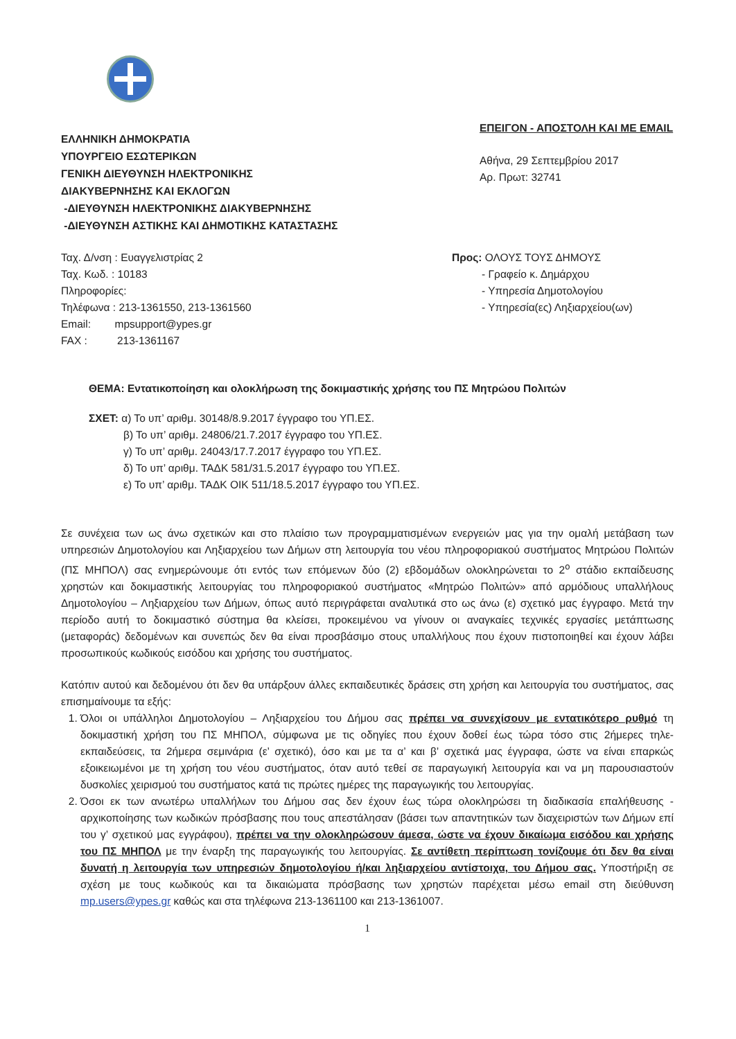ΕΛΛΗΝΙΚΗ ΔΗΜΟΚΡΑΤΙΑ
ΥΠΟΥΡΓΕΙΟ ΕΣΩΤΕΡΙΚΩΝ
ΓΕΝΙΚΗ ΔΙΕΥΘΥΝΣΗ ΗΛΕΚΤΡΟΝΙΚΗΣ
ΔΙΑΚΥΒΕΡΝΗΣΗΣ ΚΑΙ ΕΚΛΟΓΩΝ
-ΔΙΕΥΘΥΝΣΗ ΗΛΕΚΤΡΟΝΙΚΗΣ ΔΙΑΚΥΒΕΡΝΗΣΗΣ
-ΔΙΕΥΘΥΝΣΗ ΑΣΤΙΚΗΣ ΚΑΙ ΔΗΜΟΤΙΚΗΣ ΚΑΤΑΣΤΑΣΗΣ
ΕΠΕΙΓΟΝ - ΑΠΟΣΤΟΛΗ ΚΑΙ ΜΕ EMAIL
Αθήνα, 29 Σεπτεμβρίου 2017
Αρ. Πρωτ: 32741
Ταχ. Δ/νση : Ευαγγελιστρίας 2
Ταχ. Κωδ. : 10183
Πληροφορίες:
Τηλέφωνα : 213-1361550, 213-1361560
Email: mpsupport@ypes.gr
FAX : 213-1361167
Προς: ΟΛΟΥΣ ΤΟΥΣ ΔΗΜΟΥΣ
- Γραφείο κ. Δημάρχου
- Υπηρεσία Δημοτολογίου
- Υπηρεσία(ες) Ληξιαρχείου(ων)
ΘΕΜΑ: Εντατικοποίηση και ολοκλήρωση της δοκιμαστικής χρήσης του ΠΣ Μητρώου Πολιτών
ΣΧΕΤ: α) Το υπ’ αριθμ. 30148/8.9.2017 έγγραφο του ΥΠ.ΕΣ.
β) Το υπ’ αριθμ. 24806/21.7.2017 έγγραφο του ΥΠ.ΕΣ.
γ) Το υπ’ αριθμ. 24043/17.7.2017 έγγραφο του ΥΠ.ΕΣ.
δ) Το υπ’ αριθμ. ΤΑΔΚ 581/31.5.2017 έγγραφο του ΥΠ.ΕΣ.
ε) Το υπ’ αριθμ. ΤΑΔΚ ΟΙΚ 511/18.5.2017 έγγραφο του ΥΠ.ΕΣ.
Σε συνέχεια των ως άνω σχετικών και στο πλαίσιο των προγραμματισμένων ενεργειών μας για την ομαλή μετάβαση των υπηρεσιών Δημοτολογίου και Ληξιαρχείου των Δήμων στη λειτουργία του νέου πληροφοριακού συστήματος Μητρώου Πολιτών (ΠΣ ΜΗΠΟΛ) σας ενημερώνουμε ότι εντός των επόμενων δύο (2) εβδομάδων ολοκληρώνεται το 2<sup>ο</sup> στάδιο εκπαίδευσης χρηστών και δοκιμαστικής λειτουργίας του πληροφοριακού συστήματος «Μητρώο Πολιτών» από αρμόδιους υπαλλήλους Δημοτολογίου – Ληξιαρχείου των Δήμων, όπως αυτό περιγράφεται αναλυτικά στο ως άνω (ε) σχετικό μας έγγραφο. Μετά την περίοδο αυτή το δοκιμαστικό σύστημα θα κλείσει, προκειμένου να γίνουν οι αναγκαίες τεχνικές εργασίες μετάπτωσης (μεταφοράς) δεδομένων και συνεπώς δεν θα είναι προσβάσιμο στους υπαλλήλους που έχουν πιστοποιηθεί και έχουν λάβει προσωπικούς κωδικούς εισόδου και χρήσης του συστήματος.
Κατόπιν αυτού και δεδομένου ότι δεν θα υπάρξουν άλλες εκπαιδευτικές δράσεις στη χρήση και λειτουργία του συστήματος, σας επισημαίνουμε τα εξής:
1. Όλοι οι υπάλληλοι Δημοτολογίου – Ληξιαρχείου του Δήμου σας πρέπει να συνεχίσουν με εντατικότερο ρυθμό τη δοκιμαστική χρήση του ΠΣ ΜΗΠΟΛ, σύμφωνα με τις οδηγίες που έχουν δοθεί έως τώρα τόσο στις 2ήμερες τηλε-εκπαιδεύσεις, τα 2ήμερα σεμινάρια (ε’ σχετικό), όσο και με τα α’ και β’ σχετικά μας έγγραφα, ώστε να είναι επαρκώς εξοικειωμένοι με τη χρήση του νέου συστήματος, όταν αυτό τεθεί σε παραγωγική λειτουργία και να μη παρουσιαστούν δυσκολίες χειρισμού του συστήματος κατά τις πρώτες ημέρες της παραγωγικής του λειτουργίας.
2. Όσοι εκ των ανωτέρω υπαλλήλων του Δήμου σας δεν έχουν έως τώρα ολοκληρώσει τη διαδικασία επαλήθευσης - αρχικοποίησης των κωδικών πρόσβασης που τους απεστάλησαν (βάσει των απαντητικών των διαχειριστών των Δήμων επί του γ’ σχετικού μας εγγράφου), πρέπει να την ολοκληρώσουν άμεσα, ώστε να έχουν δικαίωμα εισόδου και χρήσης του ΠΣ ΜΗΠΟΛ με την έναρξη της παραγωγικής του λειτουργίας. Σε αντίθετη περίπτωση τονίζουμε ότι δεν θα είναι δυνατή η λειτουργία των υπηρεσιών δημοτολογίου ή/και ληξιαρχείου αντίστοιχα, του Δήμου σας. Υποστήριξη σε σχέση με τους κωδικούς και τα δικαιώματα πρόσβασης των χρηστών παρέχεται μέσω email στη διεύθυνση mp.users@ypes.gr καθώς και στα τηλέφωνα 213-1361100 και 213-1361007.
1